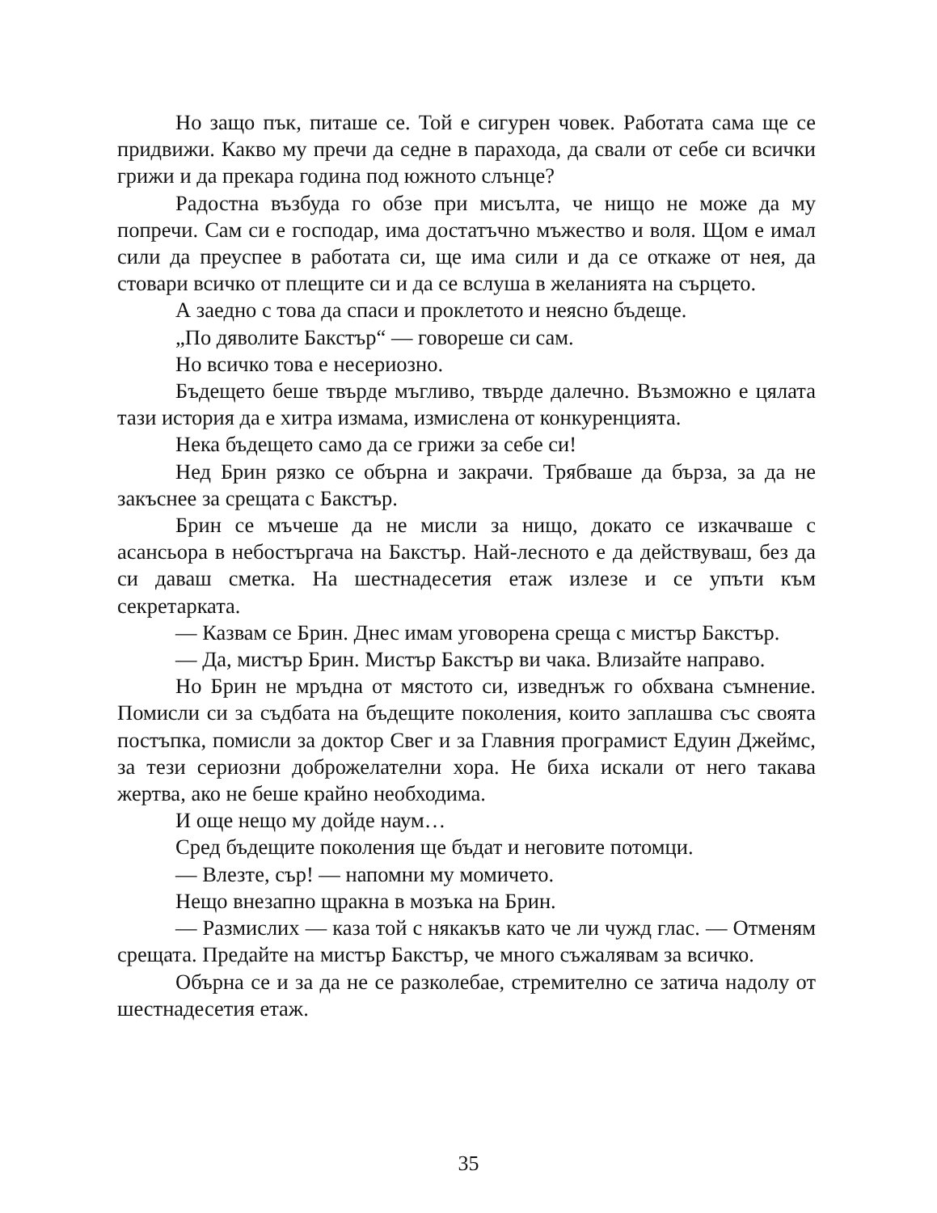Но защо пък, питаше се. Той е сигурен човек. Работата сама ще се придвижи. Какво му пречи да седне в парахода, да свали от себе си всички грижи и да прекара година под южното слънце?
Радостна възбуда го обзе при мисълта, че нищо не може да му попречи. Сам си е господар, има достатъчно мъжество и воля. Щом е имал сили да преуспее в работата си, ще има сили и да се откаже от нея, да стовари всичко от плещите си и да се вслуша в желанията на сърцето.
А заедно с това да спаси и проклетото и неясно бъдеще.
„По дяволите Бакстър“ — говореше си сам.
Но всичко това е несериозно.
Бъдещето беше твърде мъгливо, твърде далечно. Възможно е цялата тази история да е хитра измама, измислена от конкуренцията.
Нека бъдещето само да се грижи за себе си!
Нед Брин рязко се обърна и закрачи. Трябваше да бърза, за да не закъснее за срещата с Бакстър.
Брин се мъчеше да не мисли за нищо, докато се изкачваше с асансьора в небостъргача на Бакстър. Най-лесното е да действуваш, без да си даваш сметка. На шестнадесетия етаж излезе и се упъти към секретарката.
— Казвам се Брин. Днес имам уговорена среща с мистър Бакстър.
— Да, мистър Брин. Мистър Бакстър ви чака. Влизайте направо.
Но Брин не мръдна от мястото си, изведнъж го обхвана съмнение. Помисли си за съдбата на бъдещите поколения, които заплашва със своята постъпка, помисли за доктор Свег и за Главния програмист Едуин Джеймс, за тези сериозни доброжелателни хора. Не биха искали от него такава жертва, ако не беше крайно необходима.
И още нещо му дойде наум…
Сред бъдещите поколения ще бъдат и неговите потомци.
— Влезте, сър! — напомни му момичето.
Нещо внезапно щракна в мозъка на Брин.
— Размислих — каза той с някакъв като че ли чужд глас. — Отменям срещата. Предайте на мистър Бакстър, че много съжалявам за всичко.
Обърна се и за да не се разколебае, стремително се затича надолу от шестнадесетия етаж.
35